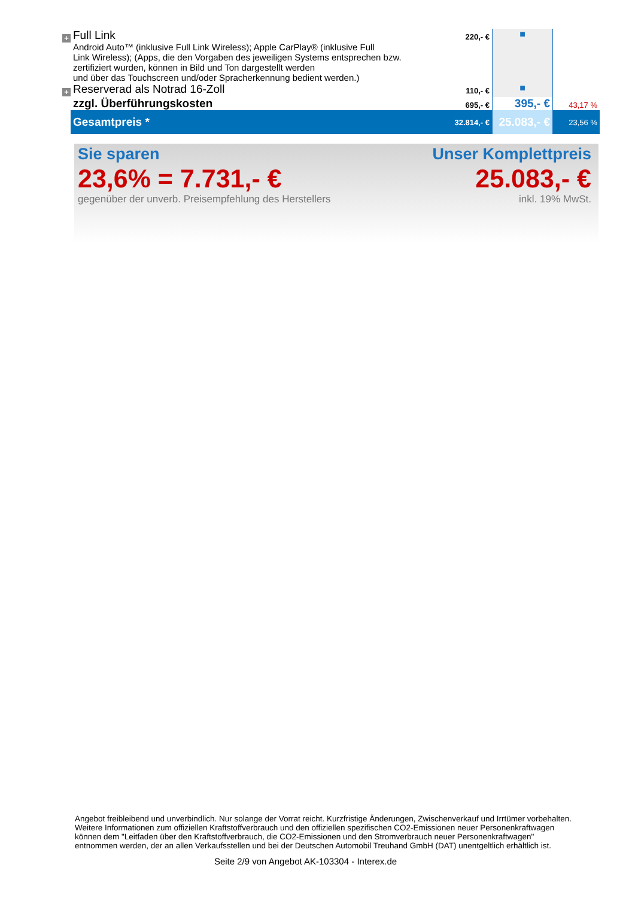| + | Full Link Android Auto™ (inklusive Full Link Wireless); Apple CarPlay® (inklusive Full Link Wireless); (Apps, die den Vorgaben des jeweiligen Systems entsprechen bzw. zertifiziert wurden, können in Bild und Ton dargestellt werden und über das Touchscreen und/oder Spracherkennung bedient werden.) | 220,- € | ■ | |
| + | Reserverad als Notrad 16-Zoll | 110,- € | ■ | |
| | zzgl. Überführungskosten | 695,- € | 395,- € | 43,17 % |
| | Gesamtpreis * | 32.814,- € | 25.083,- € | 23,56 % |
Sie sparen
23,6% = 7.731,- €
gegenüber der unverb. Preisempfehlung des Herstellers
Unser Komplettpreis
25.083,- €
inkl. 19% MwSt.
Angebot freibleibend und unverbindlich. Nur solange der Vorrat reicht. Kurzfristige Änderungen, Zwischenverkauf und Irrtümer vorbehalten.
Weitere Informationen zum offiziellen Kraftstoffverbrauch und den offiziellen spezifischen CO2-Emissionen neuer Personenkraftwagen
können dem "Leitfaden über den Kraftstoffverbrauch, die CO2-Emissionen und den Stromverbrauch neuer Personenkraftwagen"
entnommen werden, der an allen Verkaufsstellen und bei der Deutschen Automobil Treuhand GmbH (DAT) unentgeltlich erhältlich ist.
Seite 2/9 von Angebot AK-103304 - Interex.de